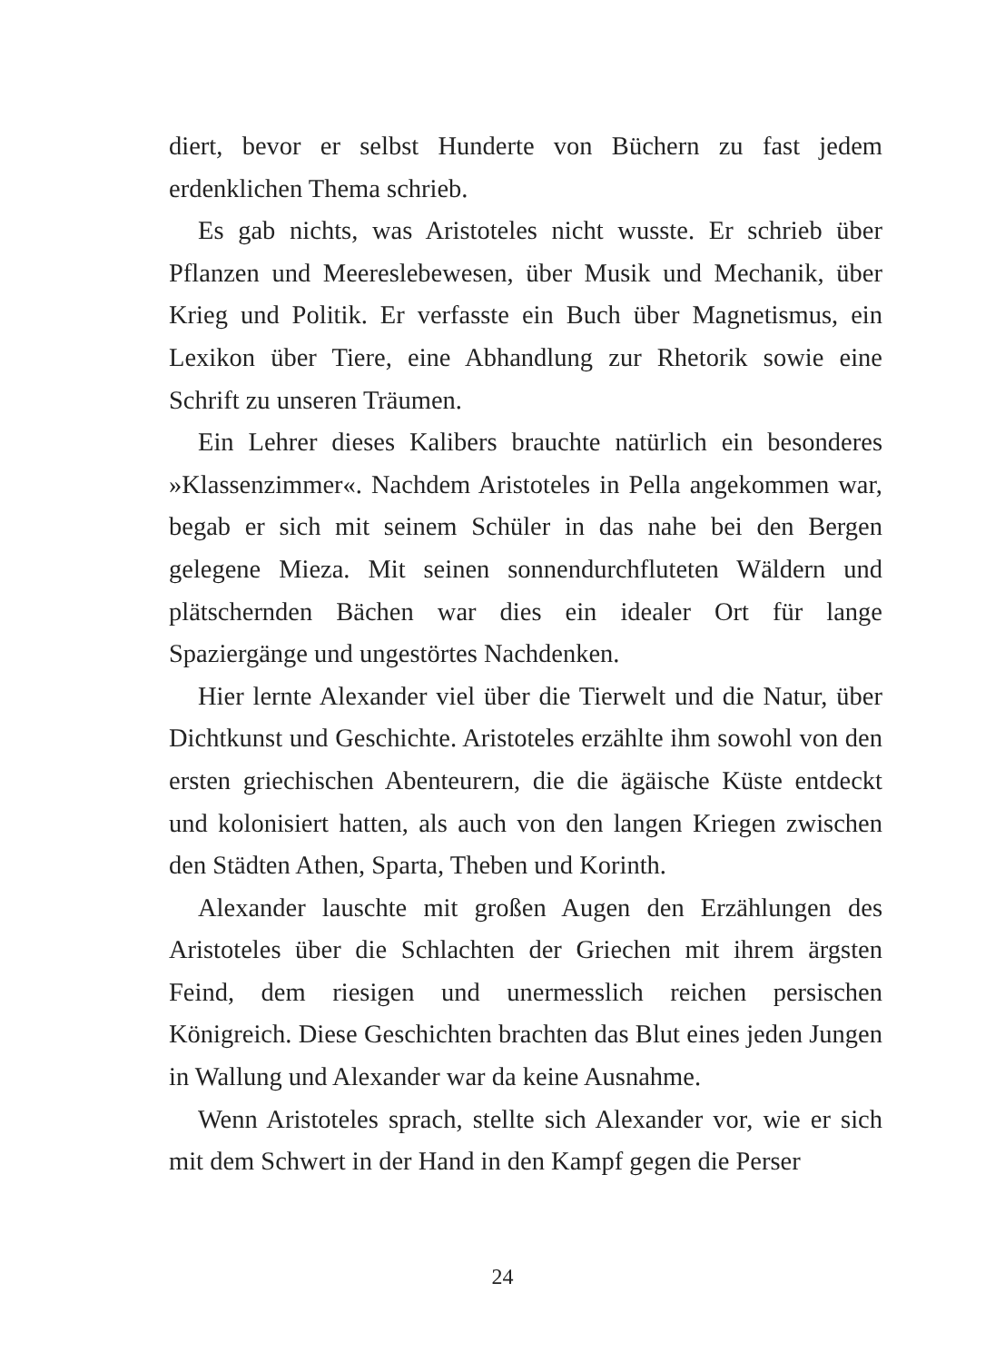diert, bevor er selbst Hunderte von Büchern zu fast jedem erdenklichen Thema schrieb.
Es gab nichts, was Aristoteles nicht wusste. Er schrieb über Pflanzen und Meereslebewesen, über Musik und Mechanik, über Krieg und Politik. Er verfasste ein Buch über Magnetismus, ein Lexikon über Tiere, eine Abhandlung zur Rhetorik sowie eine Schrift zu unseren Träumen.
Ein Lehrer dieses Kalibers brauchte natürlich ein besonderes »Klassenzimmer«. Nachdem Aristoteles in Pella angekommen war, begab er sich mit seinem Schüler in das nahe bei den Bergen gelegene Mieza. Mit seinen sonnendurchfluteten Wäldern und plätschernden Bächen war dies ein idealer Ort für lange Spaziergänge und ungestörtes Nachdenken.
Hier lernte Alexander viel über die Tierwelt und die Natur, über Dichtkunst und Geschichte. Aristoteles erzählte ihm sowohl von den ersten griechischen Abenteurern, die die ägäische Küste entdeckt und kolonisiert hatten, als auch von den langen Kriegen zwischen den Städten Athen, Sparta, Theben und Korinth.
Alexander lauschte mit großen Augen den Erzählungen des Aristoteles über die Schlachten der Griechen mit ihrem ärgsten Feind, dem riesigen und unermesslich reichen persischen Königreich. Diese Geschichten brachten das Blut eines jeden Jungen in Wallung und Alexander war da keine Ausnahme.
Wenn Aristoteles sprach, stellte sich Alexander vor, wie er sich mit dem Schwert in der Hand in den Kampf gegen die Perser
24